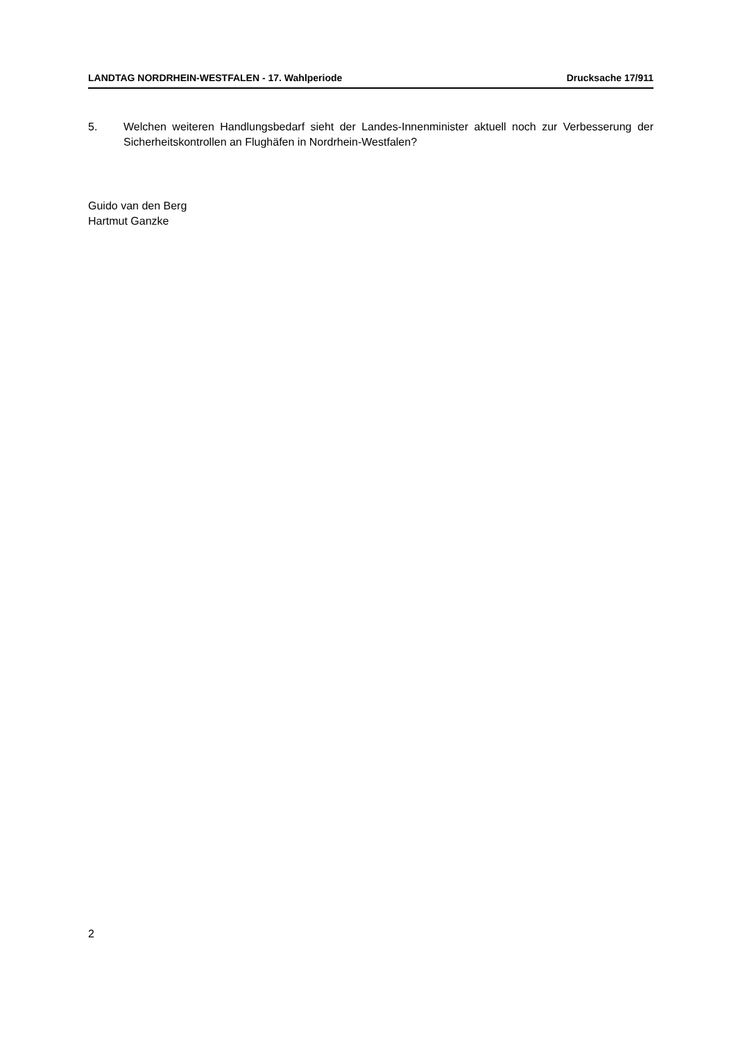LANDTAG NORDRHEIN-WESTFALEN - 17. Wahlperiode Drucksache 17/911
5. Welchen weiteren Handlungsbedarf sieht der Landes-Innenminister aktuell noch zur Verbesserung der Sicherheitskontrollen an Flughäfen in Nordrhein-Westfalen?
Guido van den Berg
Hartmut Ganzke
2